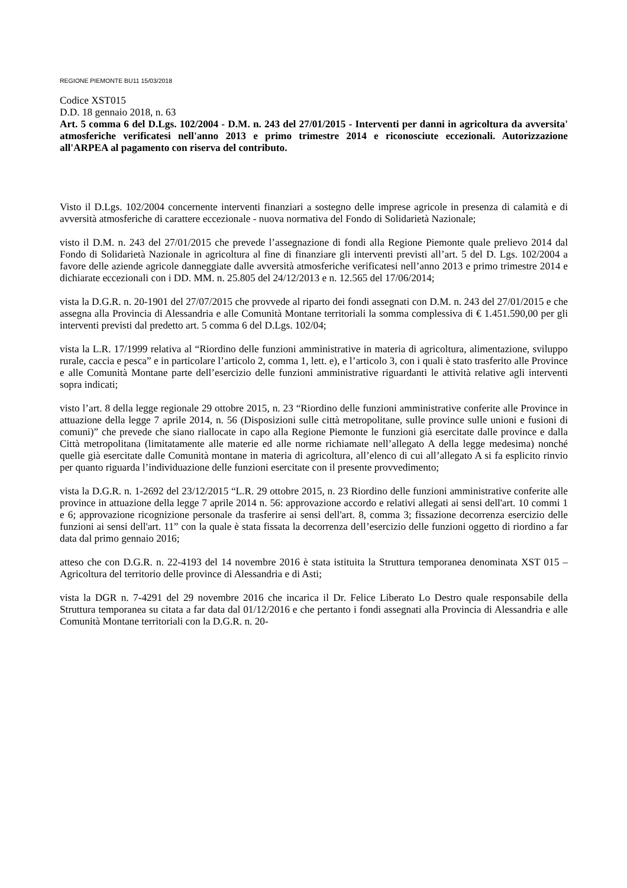REGIONE PIEMONTE BU11 15/03/2018
Codice XST015
D.D. 18 gennaio 2018, n. 63
Art. 5 comma 6 del D.Lgs. 102/2004 - D.M. n. 243 del 27/01/2015 - Interventi per danni in agricoltura da avversita' atmosferiche verificatesi nell'anno 2013 e primo trimestre 2014 e riconosciute eccezionali. Autorizzazione all'ARPEA al pagamento con riserva del contributo.
Visto il D.Lgs. 102/2004 concernente interventi finanziari a sostegno delle imprese agricole in presenza di calamità e di avversità atmosferiche di carattere eccezionale - nuova normativa del Fondo di Solidarietà Nazionale;
visto il D.M. n. 243 del 27/01/2015 che prevede l’assegnazione di fondi alla Regione Piemonte quale prelievo 2014 dal Fondo di Solidarietà Nazionale in agricoltura al fine di finanziare gli interventi previsti all’art. 5 del D. Lgs. 102/2004 a favore delle aziende agricole danneggiate dalle avversità atmosferiche verificatesi nell’anno 2013 e primo trimestre 2014 e dichiarate eccezionali con i DD. MM. n. 25.805 del 24/12/2013 e n. 12.565 del 17/06/2014;
vista la D.G.R. n. 20-1901 del 27/07/2015 che provvede al riparto dei fondi assegnati con D.M. n. 243 del 27/01/2015 e che assegna alla Provincia di Alessandria e alle Comunità Montane territoriali la somma complessiva di € 1.451.590,00 per gli interventi previsti dal predetto art. 5 comma 6 del D.Lgs. 102/04;
vista la L.R. 17/1999 relativa al “Riordino delle funzioni amministrative in materia di agricoltura, alimentazione, sviluppo rurale, caccia e pesca” e in particolare l’articolo 2, comma 1, lett. e), e l’articolo 3, con i quali è stato trasferito alle Province e alle Comunità Montane parte dell’esercizio delle funzioni amministrative riguardanti le attività relative agli interventi sopra indicati;
visto l’art. 8 della legge regionale 29 ottobre 2015, n. 23 “Riordino delle funzioni amministrative conferite alle Province in attuazione della legge 7 aprile 2014, n. 56 (Disposizioni sulle città metropolitane, sulle province sulle unioni e fusioni di comuni)” che prevede che siano riallocate in capo alla Regione Piemonte le funzioni già esercitate dalle province e dalla Città metropolitana (limitatamente alle materie ed alle norme richiamate nell’allegato A della legge medesima) nonché quelle già esercitate dalle Comunità montane in materia di agricoltura, all’elenco di cui all’allegato A si fa esplicito rinvio per quanto riguarda l’individuazione delle funzioni esercitate con il presente provvedimento;
vista la D.G.R. n. 1-2692 del 23/12/2015 “L.R. 29 ottobre 2015, n. 23 Riordino delle funzioni amministrative conferite alle province in attuazione della legge 7 aprile 2014 n. 56: approvazione accordo e relativi allegati ai sensi dell'art. 10 commi 1 e 6; approvazione ricognizione personale da trasferire ai sensi dell'art. 8, comma 3; fissazione decorrenza esercizio delle funzioni ai sensi dell'art. 11” con la quale è stata fissata la decorrenza dell’esercizio delle funzioni oggetto di riordino a far data dal primo gennaio 2016;
atteso che con D.G.R. n. 22-4193 del 14 novembre 2016 è stata istituita la Struttura temporanea denominata XST 015 – Agricoltura del territorio delle province di Alessandria e di Asti;
vista la DGR n. 7-4291 del 29 novembre 2016 che incarica il Dr. Felice Liberato Lo Destro quale responsabile della Struttura temporanea su citata a far data dal 01/12/2016 e che pertanto i fondi assegnati alla Provincia di Alessandria e alle Comunità Montane territoriali con la D.G.R. n. 20-